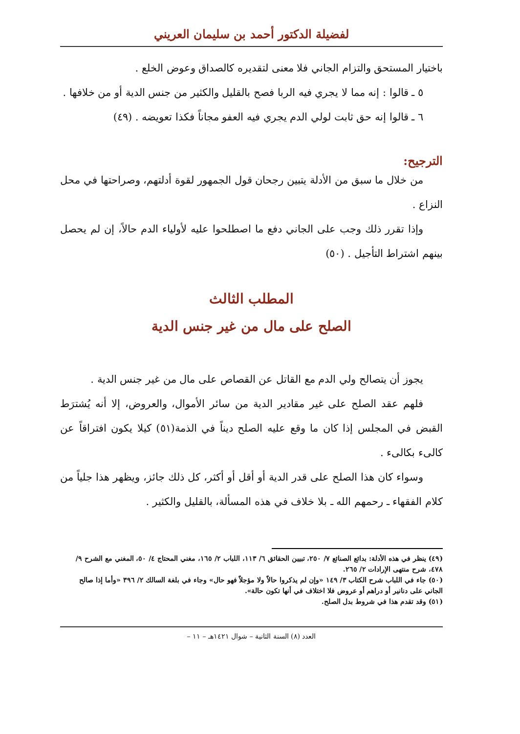لفضيلة الدكتور أحمد بن سليمان العريني
باختيار المستحق والتزام الجاني فلا معنى لتقديره كالصداق وعوض الخلع .
٥ ـ قالوا : إنه مما لا يجري فيه الربا فصح بالقليل والكثير من جنس الدية أو من خلافها .
٦ ـ قالوا إنه حق ثابت لولي الدم يجري فيه العفو مجاناً فكذا تعويضه . (٤٩)
الترجيح:
من خلال ما سبق من الأدلة يتبين رجحان قول الجمهور لقوة أدلتهم، وصراحتها في محل النزاع .
وإذا تقرر ذلك وجب على الجاني دفع ما اصطلحوا عليه لأولياء الدم حالاً، إن لم يحصل بينهم اشتراط التأجيل . (٥٠)
المطلب الثالث
الصلح على مال من غير جنس الدية
يجوز أن يتصالح ولي الدم مع القاتل عن القصاص على مال من غير جنس الدية .
فلهم عقد الصلح على غير مقادير الدية من سائر الأموال، والعروض، إلا أنه يُشترَط القبض في المجلس إذا كان ما وقع عليه الصلح ديناً في الذمة(٥١) كيلا يكون افتراقاً عن كالىء بكالىء .
وسواء كان هذا الصلح على قدر الدية أو أقل أو أكثر، كل ذلك جائز، ويظهر هذا جلياً من كلام الفقهاء ـ رحمهم الله ـ بلا خلاف في هذه المسألة، بالقليل والكثير .
(٤٩) ينظر في هذه الأدلة: بدائع الصنائع ٧/ ٢٥٠، تبيين الحقائق ٦/ ١١٣، اللباب ٢/ ١٦٥، مغني المحتاج ٤/ ٥٠، المغني مع الشرح ٩/ ٤٧٨، شرح منتهى الإرادات ٢/ ٢٦٥.
(٥٠) جاء في اللباب شرح الكتاب ٣/ ١٤٩ «وإن لم يذكروا حالاً ولا مؤجلاً فهو حال» وجاء في بلغة السالك ٢/ ٣٩٦ «وأما إذا صالح الجاني على دنانير أو دراهم أو عروض فلا اختلاف في أنها تكون حالة».
(٥١) وقد تقدم هذا في شروط بدل الصلح.
العدد (٨) السنة الثانية – شوال ١٤٢١هـ – ١١ –